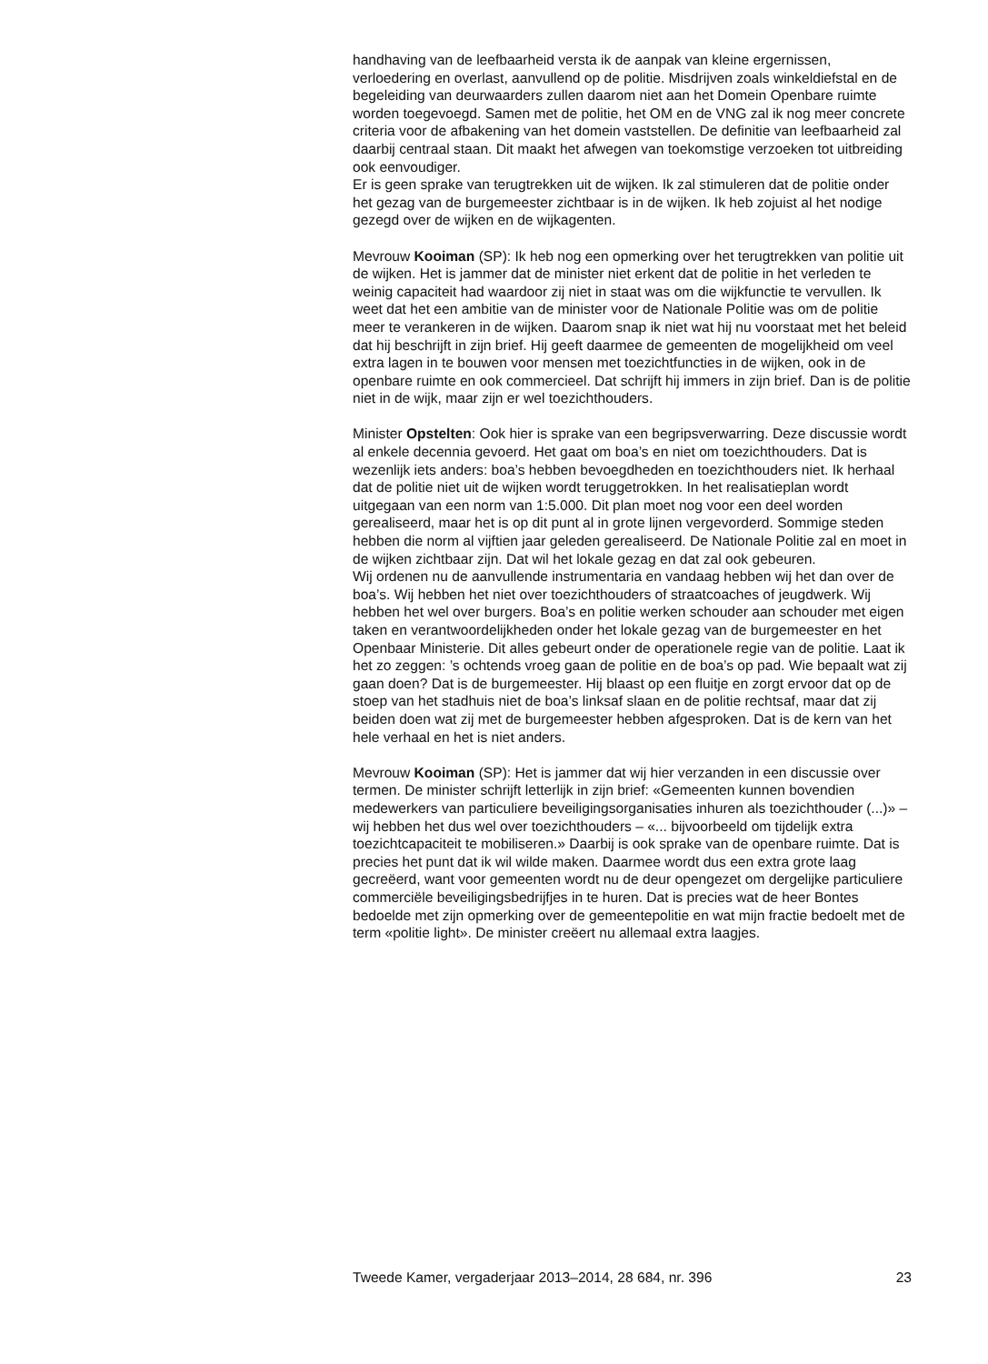handhaving van de leefbaarheid versta ik de aanpak van kleine ergernissen, verloedering en overlast, aanvullend op de politie. Misdrijven zoals winkeldiefstal en de begeleiding van deurwaarders zullen daarom niet aan het Domein Openbare ruimte worden toegevoegd. Samen met de politie, het OM en de VNG zal ik nog meer concrete criteria voor de afbakening van het domein vaststellen. De definitie van leefbaarheid zal daarbij centraal staan. Dit maakt het afwegen van toekomstige verzoeken tot uitbreiding ook eenvoudiger.
Er is geen sprake van terugtrekken uit de wijken. Ik zal stimuleren dat de politie onder het gezag van de burgemeester zichtbaar is in de wijken. Ik heb zojuist al het nodige gezegd over de wijken en de wijkagenten.
Mevrouw Kooiman (SP): Ik heb nog een opmerking over het terugtrekken van politie uit de wijken. Het is jammer dat de minister niet erkent dat de politie in het verleden te weinig capaciteit had waardoor zij niet in staat was om die wijkfunctie te vervullen. Ik weet dat het een ambitie van de minister voor de Nationale Politie was om de politie meer te verankeren in de wijken. Daarom snap ik niet wat hij nu voorstaat met het beleid dat hij beschrijft in zijn brief. Hij geeft daarmee de gemeenten de mogelijkheid om veel extra lagen in te bouwen voor mensen met toezichtfuncties in de wijken, ook in de openbare ruimte en ook commercieel. Dat schrijft hij immers in zijn brief. Dan is de politie niet in de wijk, maar zijn er wel toezichthouders.
Minister Opstelten: Ook hier is sprake van een begripsverwarring. Deze discussie wordt al enkele decennia gevoerd. Het gaat om boa’s en niet om toezichthouders. Dat is wezenlijk iets anders: boa’s hebben bevoegdheden en toezichthouders niet. Ik herhaal dat de politie niet uit de wijken wordt teruggetrokken. In het realisatieplan wordt uitgegaan van een norm van 1:5.000. Dit plan moet nog voor een deel worden gerealiseerd, maar het is op dit punt al in grote lijnen vergevorderd. Sommige steden hebben die norm al vijftien jaar geleden gerealiseerd. De Nationale Politie zal en moet in de wijken zichtbaar zijn. Dat wil het lokale gezag en dat zal ook gebeuren.
Wij ordenen nu de aanvullende instrumentaria en vandaag hebben wij het dan over de boa’s. Wij hebben het niet over toezichthouders of straatcoaches of jeugdwerk. Wij hebben het wel over burgers. Boa’s en politie werken schouder aan schouder met eigen taken en verantwoordelijkheden onder het lokale gezag van de burgemeester en het Openbaar Ministerie. Dit alles gebeurt onder de operationele regie van de politie. Laat ik het zo zeggen: ’s ochtends vroeg gaan de politie en de boa’s op pad. Wie bepaalt wat zij gaan doen? Dat is de burgemeester. Hij blaast op een fluitje en zorgt ervoor dat op de stoep van het stadhuis niet de boa’s linksaf slaan en de politie rechtsaf, maar dat zij beiden doen wat zij met de burgemeester hebben afgesproken. Dat is de kern van het hele verhaal en het is niet anders.
Mevrouw Kooiman (SP): Het is jammer dat wij hier verzanden in een discussie over termen. De minister schrijft letterlijk in zijn brief: «Gemeenten kunnen bovendien medewerkers van particuliere beveiligingsorganisaties inhuren als toezichthouder (...)» – wij hebben het dus wel over toezichthouders – «... bijvoorbeeld om tijdelijk extra toezichtcapaciteit te mobiliseren.» Daarbij is ook sprake van de openbare ruimte. Dat is precies het punt dat ik wil wilde maken. Daarmee wordt dus een extra grote laag gecreëerd, want voor gemeenten wordt nu de deur opengezet om dergelijke particuliere commerciële beveiligingsbedrijfjes in te huren. Dat is precies wat de heer Bontes bedoelde met zijn opmerking over de gemeentepolitie en wat mijn fractie bedoelt met de term «politie light». De minister creëert nu allemaal extra laagjes.
Tweede Kamer, vergaderjaar 2013–2014, 28 684, nr. 396 23